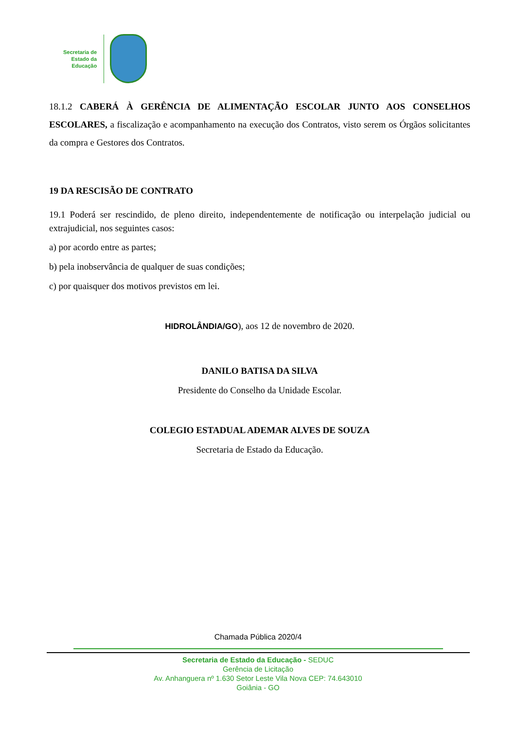Secretaria de
Estado da
Educação
18.1.2 CABERÁ À GERÊNCIA DE ALIMENTAÇÃO ESCOLAR JUNTO AOS CONSELHOS ESCOLARES, a fiscalização e acompanhamento na execução dos Contratos, visto serem os Órgãos solicitantes da compra e Gestores dos Contratos.
19 DA RESCISÃO DE CONTRATO
19.1 Poderá ser rescindido, de pleno direito, independentemente de notificação ou interpelação judicial ou extrajudicial, nos seguintes casos:
a) por acordo entre as partes;
b) pela inobservância de qualquer de suas condições;
c) por quaisquer dos motivos previstos em lei.
HIDROLÂNDIA/GO), aos 12 de novembro de 2020.
DANILO BATISA DA SILVA
Presidente do Conselho da Unidade Escolar.
COLEGIO ESTADUAL ADEMAR ALVES DE SOUZA
Secretaria de Estado da Educação.
Chamada Pública 2020/4
Secretaria de Estado da Educação - SEDUC
Gerência de Licitação
Av. Anhanguera nº 1.630 Setor Leste Vila Nova CEP: 74.643010
Goiânia - GO